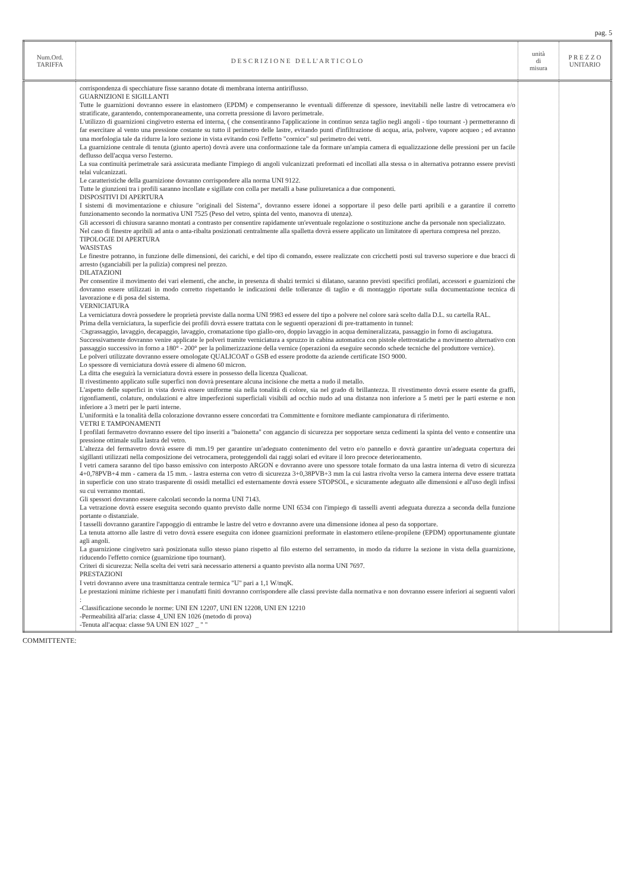pag. 5
| Num.Ord. TARIFFA | D E S C R I Z I O N E D E L L' A R T I C O L O | unità di misura | P R E Z Z O UNITARIO |
| --- | --- | --- | --- |
| | corrispondenza di specchiature fisse saranno dotate di membrana interna antiriflusso. GUARNIZIONI E SIGILLANTI Tutte le guarnizioni dovranno essere in elastomero (EPDM) e compenseranno le eventuali differenze di spessore, inevitabili nelle lastre di vetrocamera e/o stratificate, garantendo, contemporaneamente, una corretta pressione di lavoro perimetrale. L'utilizzo di guarnizioni cingivetro esterna ed interna, ( che consentiranno l'applicazione in continuo senza taglio negli angoli - tipo tournant -) permetteranno di far esercitare al vento una pressione costante su tutto il perimetro delle lastre, evitando punti d'infiltrazione di acqua, aria, polvere, vapore acqueo ; ed avranno una morfologia tale da ridurre la loro sezione in vista evitando così l'effetto "cornice" sul perimetro dei vetri. La guarnizione centrale di tenuta (giunto aperto) dovrà avere una conformazione tale da formare un'ampia camera di equalizzazione delle pressioni per un facile deflusso dell'acqua verso l'esterno. La sua continuità perimetrale sarà assicurata mediante l'impiego di angoli vulcanizzati preformati ed incollati alla stessa o in alternativa potranno essere previsti telai vulcanizzati. Le caratteristiche della guarnizione dovranno corrispondere alla norma UNI 9122. Tutte le giunzioni tra i profili saranno incollate e sigillate con colla per metalli a base puliuretanica a due componenti. DISPOSITIVI DI APERTURA I sistemi di movimentazione e chiusure "originali del Sistema", dovranno essere idonei a sopportare il peso delle parti apribili e a garantire il corretto funzionamento secondo la normativa UNI 7525 (Peso del vetro, spinta del vento, manovra di utenza). Gli accessori di chiusura saranno montati a contrasto per consentire rapidamente un'eventuale regolazione o sostituzione anche da personale non specializzato. Nel caso di finestre apribili ad anta o anta-ribalta posizionati centralmente alla spalletta dovrà essere applicato un limitatore di apertura compresa nel prezzo. TIPOLOGIE DI APERTURA WASISTAS Le finestre potranno, in funzione delle dimensioni, dei carichi, e del tipo di comando, essere realizzate con cricchetti posti sul traverso superiore e due bracci di arresto (sganciabili per la pulizia) compresi nel prezzo. DILATAZIONI Per consentire il movimento dei vari elementi, che anche, in presenza di sbalzi termici si dilatano, saranno previsti specifici profilati, accessori e guarnizioni che dovranno essere utilizzati in modo corretto rispettando le indicazioni delle tolleranze di taglio e di montaggio riportate sulla documentazione tecnica di lavorazione e di posa del sistema. VERNICIATURA La verniciatura dovrà possedere le proprietà previste dalla norma UNI 9983 ed essere del tipo a polvere nel colore sarà scelto dalla D.L. su cartella RAL. Prima della verniciatura, la superficie dei profili dovrà essere trattata con le seguenti operazioni di pre-trattamento in tunnel: ·□sgrassaggio, lavaggio, decapaggio, lavaggio, cromatazione tipo giallo-oro, doppio lavaggio in acqua demineralizzata, passaggio in forno di asciugatura. Successivamente dovranno venire applicate le polveri tramite verniciatura a spruzzo in cabina automatica con pistole elettrostatiche a movimento alternativo con passaggio successivo in forno a 180° - 200° per la polimerizzazione della vernice (operazioni da eseguire secondo schede tecniche del produttore vernice). Le polveri utilizzate dovranno essere omologate QUALICOAT o GSB ed essere prodotte da aziende certificate ISO 9000. Lo spessore di verniciatura dovrà essere di almeno 60 micron. La ditta che eseguirà la verniciatura dovrà essere in possesso della licenza Qualicoat. Il rivestimento applicato sulle superfici non dovrà presentare alcuna incisione che metta a nudo il metallo. L'aspetto delle superfici in vista dovrà essere uniforme sia nella tonalità di colore, sia nel grado di brillantezza. Il rivestimento dovrà essere esente da graffi, rigonfiamenti, colature, ondulazioni e altre imperfezioni superficiali visibili ad occhio nudo ad una distanza non inferiore a 5 metri per le parti esterne e non inferiore a 3 metri per le parti interne. L'uniformità e la tonalità della colorazione dovranno essere concordati tra Committente e fornitore mediante campionatura di riferimento. VETRI E TAMPONAMENTI I profilati fermavetro dovranno essere del tipo inseriti a "baionetta" con aggancio di sicurezza per sopportare senza cedimenti la spinta del vento e consentire una pressione ottimale sulla lastra del vetro. L'altezza del fermavetro dovrà essere di mm.19 per garantire un'adeguato contenimento del vetro e/o pannello e dovrà garantire un'adeguata copertura dei sigillanti utilizzati nella composizione dei vetrocamera, proteggendoli dai raggi solari ed evitare il loro precoce deterioramento. I vetri camera saranno del tipo basso emissivo con interposto ARGON e dovranno avere uno spessore totale formato da una lastra interna di vetro di sicurezza 4+0,78PVB+4 mm - camera da 15 mm. - lastra esterna con vetro di sicurezza 3+0,38PVB+3 mm la cui lastra rivolta verso la camera interna deve essere trattata in superficie con uno strato trasparente di ossidi metallici ed esternamente dovrà essere STOPSOL, e sicuramente adeguato alle dimensioni e all'uso degli infissi su cui verranno montati. Gli spessori dovranno essere calcolati secondo la norma UNI 7143. La vetrazione dovrà essere eseguita secondo quanto previsto dalle norme UNI 6534 con l'impiego di tasselli aventi adeguata durezza a seconda della funzione portante o distanziale. I tasselli dovranno garantire l'appoggio di entrambe le lastre del vetro e dovranno avere una dimensione idonea al peso da sopportare. La tenuta attorno alle lastre di vetro dovrà essere eseguita con idonee guarnizioni preformate in elastomero etilene-propilene (EPDM) opportunamente giuntate agli angoli. La guarnizione cingivetro sarà posizionata sullo stesso piano rispetto al filo esterno del serramento, in modo da ridurre la sezione in vista della guarnizione, riducendo l'effetto cornice (guarnizione tipo tournant). Criteri di sicurezza: Nella scelta dei vetri sarà necessario attenersi a quanto previsto alla norma UNI 7697. PRESTAZIONI I vetri dovranno avere una trasmittanza centrale termica "U" pari a 1,1 W/mqK. Le prestazioni minime richieste per i manufatti finiti dovranno corrispondere alle classi previste dalla normativa e non dovranno essere inferiori ai seguenti valori : -Classificazione secondo le norme: UNI EN 12207, UNI EN 12208, UNI EN 12210 -Permeabilità all'aria: classe 4_UNI EN 1026 (metodo di prova) -Tenuta all'acqua: classe 9A UNI EN 1027 _ " " | | |
COMMITTENTE: